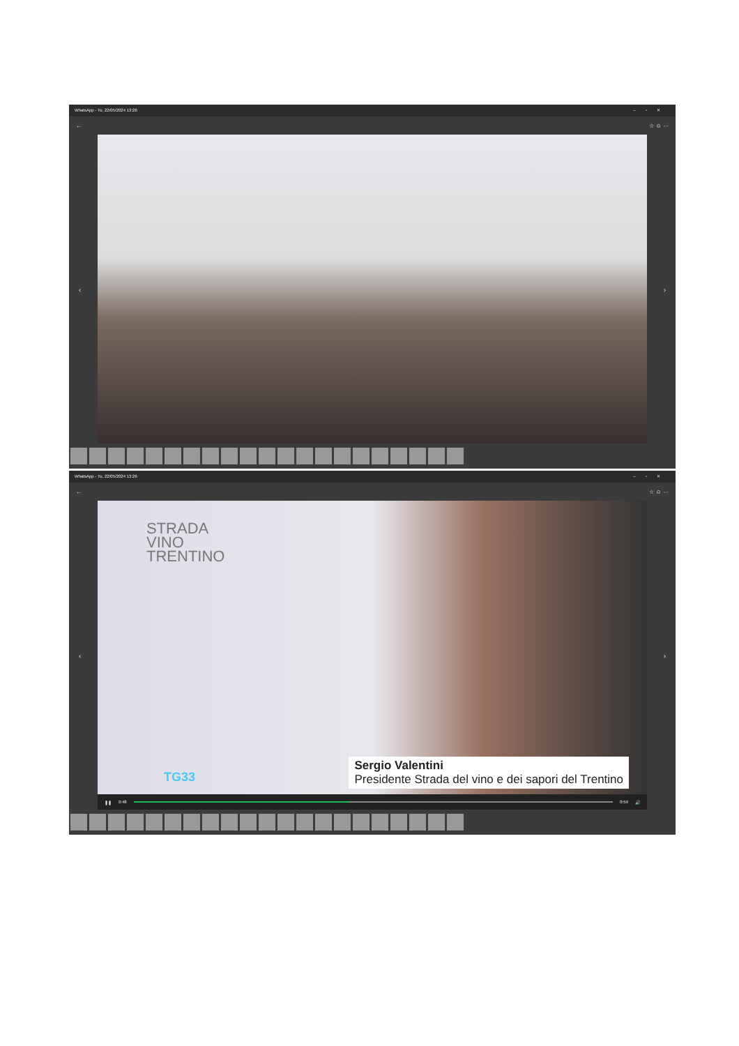WhatsApp - Tu, 22/05/2024 13:26 –▫✕
← ☆ ☺ ···
‹ ›
WhatsApp - Tu, 22/05/2024 13:26 –▫✕
← ☆ ☺ ···
STRADA
VINO
TRENTINO
TG33
Sergio Valentini
Presidente Strada del vino e dei sapori del Trentino
❚❚ 0:48 0:59 🔊
‹ ›